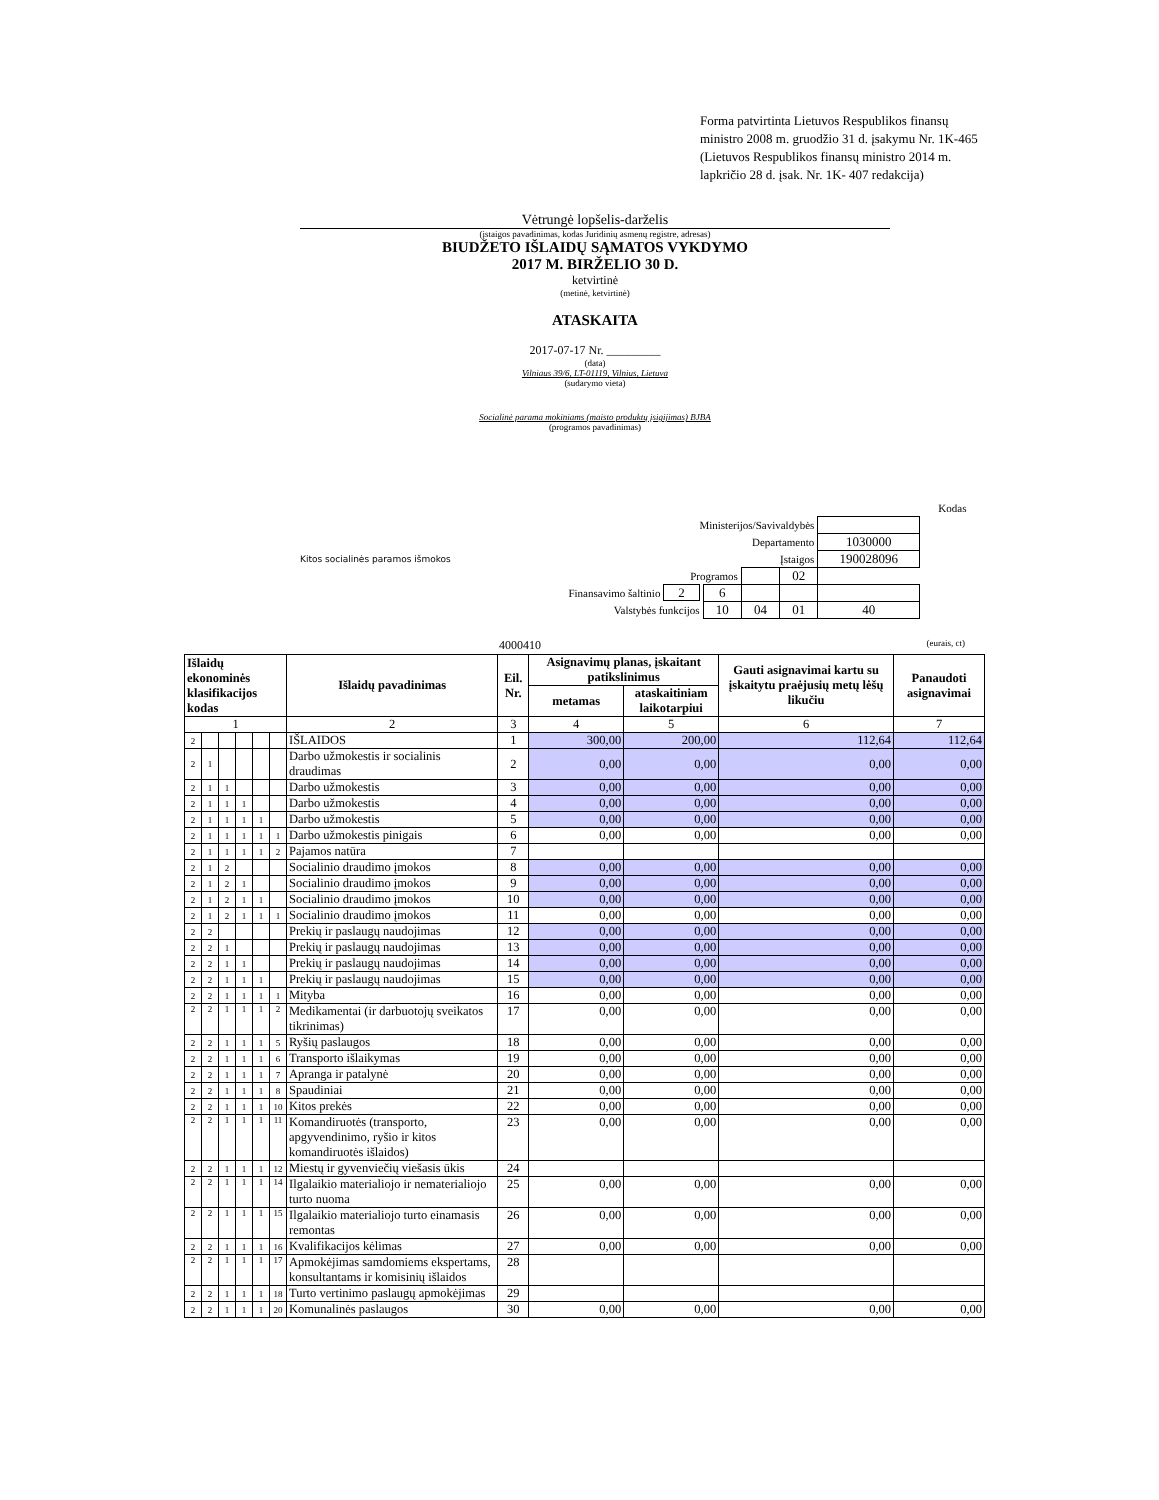Forma patvirtinta Lietuvos Respublikos finansų ministro 2008 m. gruodžio 31 d. įsakymu Nr. 1K-465
(Lietuvos Respublikos finansų ministro 2014 m. lapkričio 28 d. įsak. Nr. 1K- 407 redakcija)
Vėtrungė lopšelis-darželis
(įstaigos pavadinimas, kodas Juridinių asmenų registre, adresas)
BIUDŽETO IŠLAIDŲ SĄMATOS VYKDYMO
2017 M. BIRŽELIO 30 D.
ketvirtinė
(metinė, ketvirtinė)
ATASKAITA
2017-07-17 Nr. _________
(data)
Vilniaus 39/6, LT-01119, Vilnius, Lietuva
(sudarymo vieta)
Socialinė parama mokiniams (maisto produktų įsigijimas) BJBA
(programos pavadinimas)
| | | | | | Kodas |
| Ministerijos/Savivaldybės | | | | | |
| Departamento | | | | 1030000 | |
| Kitos socialinės paramos išmokos | Įstaigos | | | 190028096 | |
| Programos | | | | 02 | |
| Finansavimo šaltinio 2 | 6 | | | | |
| Valstybės funkcijos | 10 | 04 | 01 | 40 | |
4000410 (eurais, ct)
| Išlaidų ekonominės klasifikacijos kodas | | | | | | Išlaidų pavadinimas | Eil. Nr. | Asignavimų planas, įskaitant patikslinimus | | Gauti asignavimai kartu su įskaitytu praėjusių metų lėšų likučiu | Panaudoti asignavimai |
| --- | --- | --- | --- | --- | --- | --- | --- | --- | --- | --- | --- |
| | | | | | | | | metamas | ataskaitiniam laikotarpiui | | |
| 1 | | | | | | 2 | 3 | 4 | 5 | 6 | 7 |
| 2 | | | | | | IŠLAIDOS | 1 | 300,00 | 200,00 | 112,64 | 112,64 |
| 2 | 1 | | | | | Darbo užmokestis ir socialinis draudimas | 2 | 0,00 | 0,00 | 0,00 | 0,00 |
| 2 | 1 | 1 | | | | Darbo užmokestis | 3 | 0,00 | 0,00 | 0,00 | 0,00 |
| 2 | 1 | 1 | 1 | | | Darbo užmokestis | 4 | 0,00 | 0,00 | 0,00 | 0,00 |
| 2 | 1 | 1 | 1 | 1 | | Darbo užmokestis | 5 | 0,00 | 0,00 | 0,00 | 0,00 |
| 2 | 1 | 1 | 1 | 1 | 1 | Darbo užmokestis pinigais | 6 | 0,00 | 0,00 | 0,00 | 0,00 |
| 2 | 1 | 1 | 1 | 1 | 2 | Pajamos natūra | 7 | | | | |
| 2 | 1 | 2 | | | | Socialinio draudimo įmokos | 8 | 0,00 | 0,00 | 0,00 | 0,00 |
| 2 | 1 | 2 | 1 | | | Socialinio draudimo įmokos | 9 | 0,00 | 0,00 | 0,00 | 0,00 |
| 2 | 1 | 2 | 1 | 1 | | Socialinio draudimo įmokos | 10 | 0,00 | 0,00 | 0,00 | 0,00 |
| 2 | 1 | 2 | 1 | 1 | 1 | Socialinio draudimo įmokos | 11 | 0,00 | 0,00 | 0,00 | 0,00 |
| 2 | 2 | | | | | Prekių ir paslaugų naudojimas | 12 | 0,00 | 0,00 | 0,00 | 0,00 |
| 2 | 2 | 1 | | | | Prekių ir paslaugų naudojimas | 13 | 0,00 | 0,00 | 0,00 | 0,00 |
| 2 | 2 | 1 | 1 | | | Prekių ir paslaugų naudojimas | 14 | 0,00 | 0,00 | 0,00 | 0,00 |
| 2 | 2 | 1 | 1 | 1 | | Prekių ir paslaugų naudojimas | 15 | 0,00 | 0,00 | 0,00 | 0,00 |
| 2 | 2 | 1 | 1 | 1 | 1 | Mityba | 16 | 0,00 | 0,00 | 0,00 | 0,00 |
| 2 | 2 | 1 | 1 | 1 | 2 | Medikamentai (ir darbuotojų sveikatos tikrinimas) | 17 | 0,00 | 0,00 | 0,00 | 0,00 |
| 2 | 2 | 1 | 1 | 1 | 5 | Ryšių paslaugos | 18 | 0,00 | 0,00 | 0,00 | 0,00 |
| 2 | 2 | 1 | 1 | 1 | 6 | Transporto išlaikymas | 19 | 0,00 | 0,00 | 0,00 | 0,00 |
| 2 | 2 | 1 | 1 | 1 | 7 | Apranga ir patalynė | 20 | 0,00 | 0,00 | 0,00 | 0,00 |
| 2 | 2 | 1 | 1 | 1 | 8 | Spaudiniai | 21 | 0,00 | 0,00 | 0,00 | 0,00 |
| 2 | 2 | 1 | 1 | 1 | 10 | Kitos prekės | 22 | 0,00 | 0,00 | 0,00 | 0,00 |
| 2 | 2 | 1 | 1 | 1 | 11 | Komandiruotės (transporto, apgyvendinimo, ryšio ir kitos komandiruotės išlaidos) | 23 | 0,00 | 0,00 | 0,00 | 0,00 |
| 2 | 2 | 1 | 1 | 1 | 12 | Miestų ir gyvenviečių viešasis ūkis | 24 | | | | |
| 2 | 2 | 1 | 1 | 1 | 14 | Ilgalaikio materialiojo ir nematerialiojo turto nuoma | 25 | 0,00 | 0,00 | 0,00 | 0,00 |
| 2 | 2 | 1 | 1 | 1 | 15 | Ilgalaikio materialiojo turto einamasis remontas | 26 | 0,00 | 0,00 | 0,00 | 0,00 |
| 2 | 2 | 1 | 1 | 1 | 16 | Kvalifikacijos kėlimas | 27 | 0,00 | 0,00 | 0,00 | 0,00 |
| 2 | 2 | 1 | 1 | 1 | 17 | Apmokėjimas samdomiems ekspertams, konsultantams ir komisinių išlaidos | 28 | | | | |
| 2 | 2 | 1 | 1 | 1 | 18 | Turto vertinimo paslaugų apmokėjimas | 29 | | | | |
| 2 | 2 | 1 | 1 | 1 | 20 | Komunalinės paslaugos | 30 | 0,00 | 0,00 | 0,00 | 0,00 |